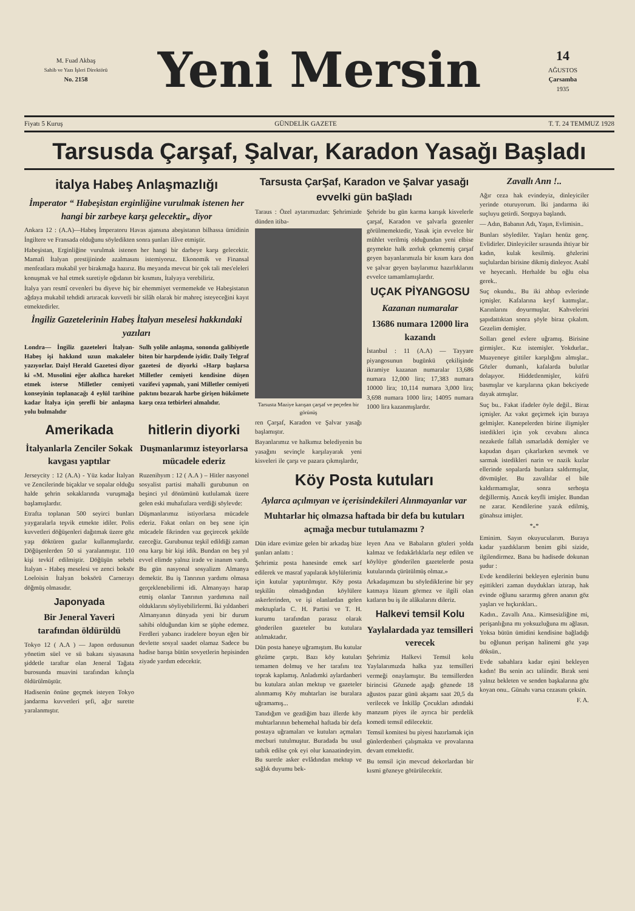M. Fuad Akbaş
Sahib ve Yazı İşleri Direktörü
No. 2158
Yeni Mersin
14
AĞUSTOS
Çarsamba
1935
Fiyatı 5 Kuruş GÜNDELİK GAZETE T. T. 24 TEMMUZ 1928
Tarsusda Çarşaf, Şalvar, Karadon Yasağı Başladı
italya Habeş Anlaşmazlığı
İmperator “ Habeşistan erginliğine vurulmak istenen her hangi bir zarbeye karşı gelecektir„ diyor
Ankara 12 : (A.A)—Habeş İmperatoru Havas ajansına abeşistanın bilhassa ümidinin İngiltere ve Fransada olduğunu söyledikten sonra şunları ilâve etmiştir.
Habeşistan, Erginliğine vurulmak istenen her hangi bir darbeye karşı gelecektir. Mamafi İtalyan prestijininde azalmasını istemiyoruz. Ekonomik ve Finansal menfeatlara mukabil yer birakmağa hazırız. Bu meyanda mevcut bir çok tali mes'eleleri konuşmak ve hal etmek suretiyle oğıdanın bir kısmını, İtalyaya verebiliriz.
İtalya yarı resmî cevenleri bu diyeve hiç bir ehemmiyet vermemekde ve Habeşistanın ağdaya mukabil tehdidi artıracak kuvvetli bir silâh olarak bir mahreç isteyeceğini kayıt etmektedirler.
İngiliz Gazetelerinin Habeş İtalyan meselesi hakkındaki yazıları
Londra— İngiliz gazeteleri İtalyan- Habeş işi hakkınd uzun makaleler yazıyorlar. Daiyl Herald Gazetesi diyor ki «M. Musolini eğer akıllıca hareket etmek isterse Milletler cemiyeti konseyinin toplanacağı 4 eylül tarihine kadar İtalya için şerefli bir anlaşma yolu bulmalıdır
Sulh yolile anlaşma, sononda galibiyetle biten bir harpdende iyidir. Daily Telgraf gazetesi de diyorki «Harp başlarsa Milletler cemiyeti kendisine düşen vazifevi yapmalı, yani Milletler cemiyeti paktını bozarak harbe girişen hükûmete karşı ceza tetbirleri almalıdır.
Amerikada
İtalyanlarla Zenciler Sokak kavgası yaptılar
Jerseycity : 12 (A.A) - Yüz kadar İtalyan ve Zencilerinde biçaklar ve sopalar olduğu halde şehrin sokaklarında vuruşmağa başlamışlardır.
Etrafta toplanan 500 seyirci bunları yaygaralarla teşvik etmekte idiler. Polis kuvvetleri döğüşenleri dağıtmak üzere göz yaşı döktüren gazlar kullanmışlardır. Döğüşenlerden 50 si yaralanmıştır. 110 kişi tevkif edilmiştir. Döğüşün sebebi İtalyan - Habeş meselesi ve zenci boksör Loeloisin İtalyan boksörü Carnerayı döğmüş olmasıdır.
Japonyada
Bir Jeneral Yaveri tarafından öldürüldü
Tokyo 12 ( A.A ) — Japon ordusunun yönetim süel ve sü bakanı siyasasına şiddetle taraftar olan Jeneral Tağata burosunda muavini tarafından kılınçla öldürülmüştür.
Hadisenin önüne geçmek isteyen Tokyo jandarma kuvvetleri şefi, ağır surette yaralanmıştır.
hitlerin diyorki
Duşmanlarımız isteyorlarsa mücadele ederiz
Ruzenihyım : 12 ( A.A ) – Hitler nasyonel sosyalist partisi mahalli gurubunun on beşinci yıl dönümünü kutlulamak üzere gelen eski muhafızlara verdiği söylevde:
Düşmanlarımız istiyorlarsa mücadele ederiz. Fakat onları on beş sene için mücadele fikrinden vaz geçirecek şekilde ezeceğiz. Gurubunuz teşkil edildiği zaman ona karşı bir kişi idik. Bundan on beş yıl evvel elimde yalnız irade ve inanım vardı. Bu gün nasyonal sosyalizm Almanya demektir. Bu iş Tanrının yardımı olmasa gerçeklenebilirmi idi. Almanyayı harap etmiş olanlar Tanrının yardımına nail olduklarını söyliyebilirlermi. İki yıldanberi Almanyanın dünyada yeni bir durum sahibi olduğundan kim se şüphe edemez. Ferdleri yabancı iradelere boyun eğen bir devlette sosyal saadet olamaz Sadece bu hadise barışa bütün sovyetlerin hepisinden ziyade yardım edecektir.
Tarsusta ÇarŞaf, Karadon ve Şalvar yasağı evvelki gün baŞladı
Taraus : Özel aytarımızdan: Şehrimizde dünden itiba-
Tarsusta Maziye karışan çarşaf ve peçeden bir görünüş
ren Çarşaf, Karadon ve Şalvar yasağı başlamıştır.
Bayanlarımız ve halkımız belediyenin bu yasağını sevinçle karşılayarak yeni kisveleri ile çarşı ve pazara çıkmışlardır,
Şehride bu gün karma karışık kisvelerle çarşaf, Karadon ve şalvarla gezenler görülmemektedir, Yasak için evvelce bir mühlet verilmiş olduğundan yeni elbise geymekte halk zorluk çekmemiş çarşaf geyen bayanlarımızla bir kısım kara don ve şalvar geyen baylarımız hazırlıklarını evvelce tamamlamışlardır.
UÇAK PİYANGOSU
Kazanan numaralar
13686 numara 12000 lira kazandı
İstanbul : 11 (A.A) — Tayyare piyangosunun bugünkü çekilişinde ikramiye kazanan numaralar 13,686 numara 12,000 lira; 17,383 numara 10000 lira; 10,114 numara 3,000 lira; 3,698 numara 1000 lira; 14095 numara 1000 lira kazanmışlardır.
Köy Posta kutuları
Aylarca açılmıyan ve içerisindekileri Alınmayanlar var
Muhtarlar hiç olmazsa haftada bir defa bu kutuları açmağa mecbur tutulamazmı ?
Dün idare evimize gelen bir arkadaş bize şunları anlattı :
Şehrimiz posta hanesinde emek sarf edilerek ve masraf yapılarak köylülerimiz için kutular yaptırılmıştır. Köy posta teşkilâtı olmadığından köylülere askerlerinden, ve işi olanlardan gelen mektuplarla C. H. Partisi ve T. H. kurumu tarafından parasız olarak gönderilen gazeteler bu kutulara atılmaktadır.
Dün posta haneye uğramıştım. Bu kutular gözüme çarptı. Bazı köy kutuları temamen dolmuş ve her tarafını toz toprak kaplamış. Anladımki aylardanberi bu kutulara atılan mektup ve gazeteler alınmamış Köy muhtarları ise buralara uğramamış...
Tanıdığım ve gezdiğim bazı illerde köy muhtarlarının behemehal haftada bir defa postaya uğramaları ve kutuları açmaları mecburi tutulmuştur. Buradada bu usul tatbik edilse çok eyi olur kanaatindeyim. Bu suretle asker evlâdından mektup ve sağlık duyumu bek-
leyen Ana ve Babaların gözleri yolda kalmaz ve fedakârlıklarla neşr edilen ve köylüye gönderilen gazetelerde posta kutularında çürütülmüş olmaz.»
Arkadaşımızın bu söyledikIerine bir şey katmaya lüzum görmez ve ilgili olan katların bu iş ile alâkalarını dileriz.
Halkevi temsil Kolu
Yaylalardada yaz temsilleri verecek
Şehrimiz Halkevi Temsil kolu Yaylalarımızda halka yaz temsilleri vermeği onaylamıştır. Bu temsillerden birincisi Göznede aşağı göznede 18 ağustos pazar günü akşamı saat 20,5 da verilecek ve İnkilâp Çocukları adındaki manzum piyes ile ayrıca bir perdelik komedi temsil edilecektir.
Temsil komitesi bu piyesi hazırlamak için günlerdenberi çalışmakta ve provalarına devam etmektedir.
Bu temsil için mevcud dekorlardan bir kısmi gözneye götürülecektir.
Zavallı Ann !..
Ağır ceza hak evindeyiz, dinleyiciler yerinde oturuyorum. İki jandarma iki suçluyu getirdi. Sorguya başlandı.
— Adın, Babanın Adı, Yaşın, Evlimisin..
Bunları söylediler. Yaşları henüz genç. Evlidirler. Dinleyiciler sırasında ihtiyar bir kadın, kulak kesilmiş. gözlerini suçlulardan birisine dikmiş dinleyor. Asabî ve heyecanlı. Herhalde bu oğlu olsa gerek..
Suç okundu.. Bu iki ahbap evlerinde içmişler. Kafalarına keyf katmışlar.. Karınlarını doyurmuşlar. Kahvelerini şapıdattıktan sonra şöyle biraz çıkalım. Gezelim demişler.
Solları genel evlere uğramış. Birisine girmişler.. Kız istemişler. Yokdurlar.. Muayeneye gittiler karşılığını almışlar.. Gözler dumanlı, kafalarda bulutlar dolaşıyor. Hiddetlenmişler, küfrü basmışlar ve karşılarına çıkan bekciyede dayak atmışlar.
Suç bu.. Fakat ifadeler öyle değil.. Biraz içmişler. Az vakıt geçirmek için buraya gelmişler. Kanepelerden birine ilişmişler istedikleri için yok cevabını alınca nezaketle fallah ısmarladık demişler ve kapudan dışarı çıkarlarken sevmek ve sarmak istedikleri narin ve nazik kızlar ellerinde sopalarda bunlara saldırmışlar, dövmüşler. Bu zavallılar el bile kaldırmamışlar, sonra serhoşta değillermiş. Azıcık keyfli imişler. Bundan ne zarar. Kendilerine yazık edilmiş, günahsız imişler.
*<sub>*</sub>*
Eminim. Sayın okuyucularım. Buraya kadar yazdıklarım benim gibi sizide, ilgilendirmez. Bana bu hadisede dokunan şudur :
Evde kendilerini bekleyen eşlerinin bunu eşittikleri zaman duydukları iztırap, hak evinde oğlunu sararmış gören ananın göz yaşları ve hıçkırıkları..
Kadın.. Zavallı Ana.. Kimsesizliğine mi, perişanlığına mı yoksuzluğuna mı ağlasın. Yoksa bütün ümidini kendisine bağladığı bu oğlunun perişan halinemi göz yaşı döksün..
Evde sabahlara kadar eşini bekleyen kadın! Bu senin acı taliindir. Bırak seni yalnız bekleten ve senden başkalarına göz koyan onu.. Günahı varsa cezasını çeksin.
F. A.